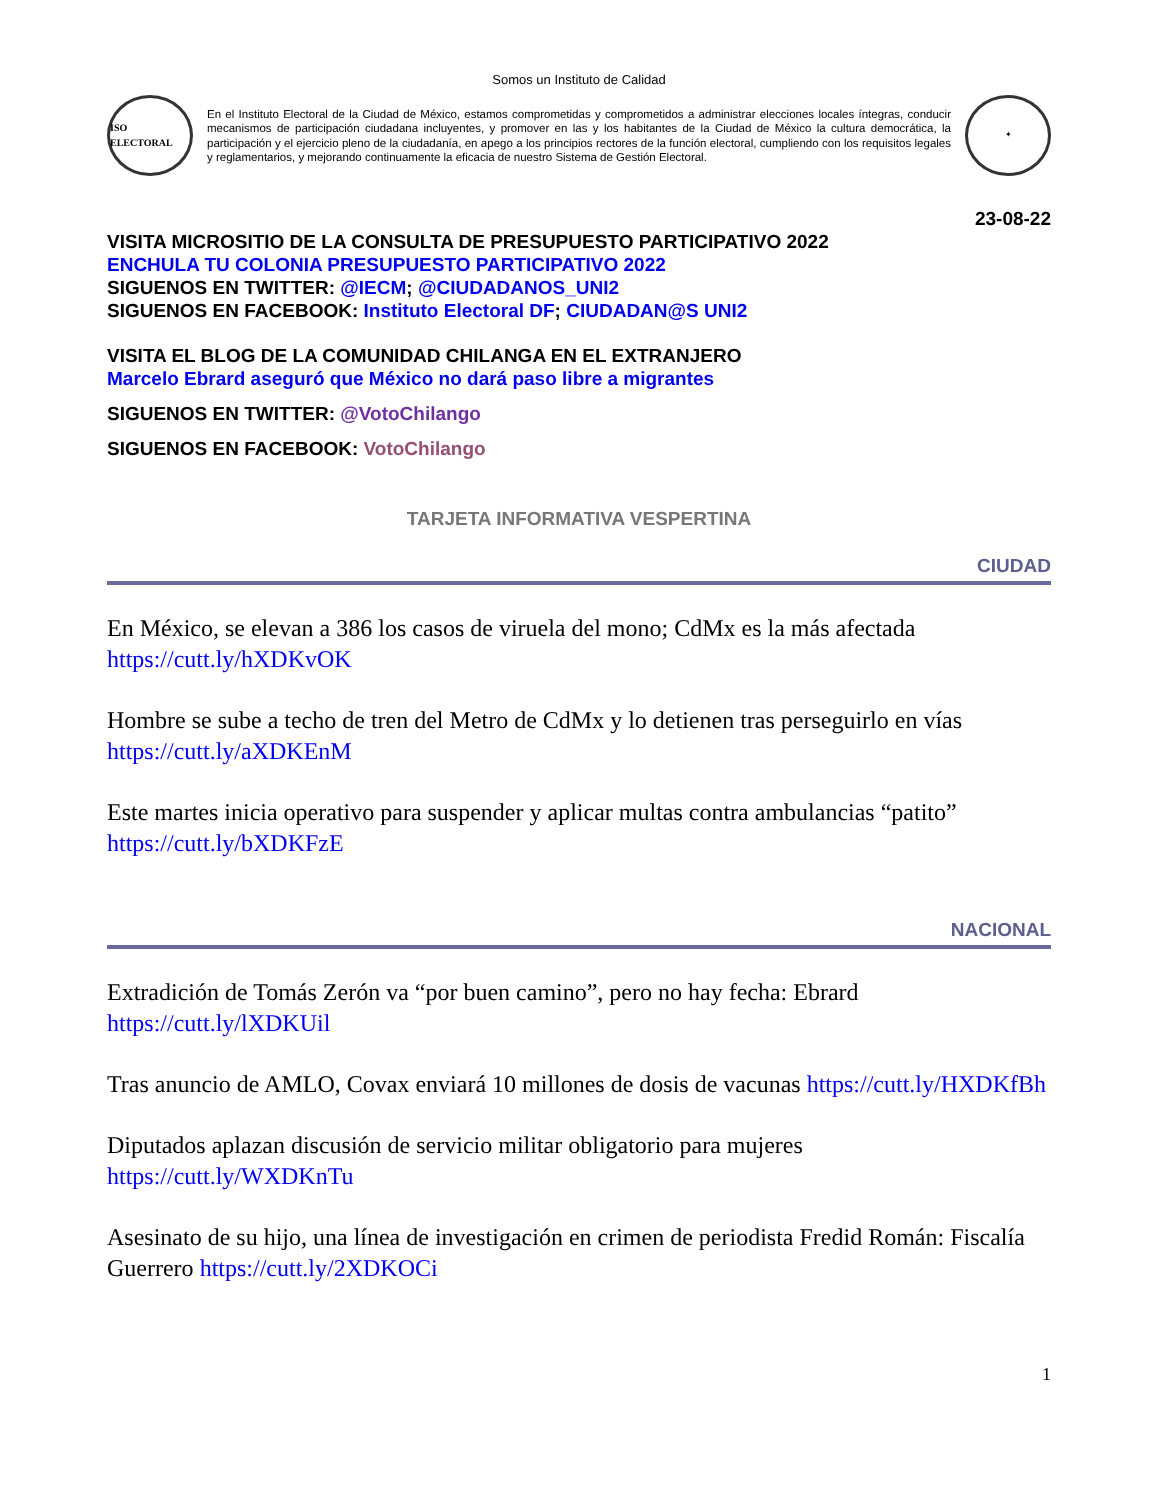Somos un Instituto de Calidad
ISO ELECTORAL
En el Instituto Electoral de la Ciudad de México, estamos comprometidas y comprometidos a administrar elecciones locales íntegras, conducir mecanismos de participación ciudadana incluyentes, y promover en las y los habitantes de la Ciudad de México la cultura democrática, la participación y el ejercicio pleno de la ciudadanía, en apego a los principios rectores de la función electoral, cumpliendo con los requisitos legales y reglamentarios, y mejorando continuamente la eficacia de nuestro Sistema de Gestión Electoral.
✦
23-08-22
VISITA MICROSITIO DE LA CONSULTA DE PRESUPUESTO PARTICIPATIVO 2022
ENCHULA TU COLONIA PRESUPUESTO PARTICIPATIVO 2022
SIGUENOS EN TWITTER: @IECM; @CIUDADANOS_UNI2
SIGUENOS EN FACEBOOK: Instituto Electoral DF; CIUDADAN@S UNI2
VISITA EL BLOG DE LA COMUNIDAD CHILANGA EN EL EXTRANJERO
Marcelo Ebrard aseguró que México no dará paso libre a migrantes
SIGUENOS EN TWITTER: @VotoChilango
SIGUENOS EN FACEBOOK: VotoChilango
TARJETA INFORMATIVA VESPERTINA
CIUDAD
En México, se elevan a 386 los casos de viruela del mono; CdMx es la más afectada https://cutt.ly/hXDKvOK
Hombre se sube a techo de tren del Metro de CdMx y lo detienen tras perseguirlo en vías https://cutt.ly/aXDKEnM
Este martes inicia operativo para suspender y aplicar multas contra ambulancias “patito” https://cutt.ly/bXDKFzE
NACIONAL
Extradición de Tomás Zerón va “por buen camino”, pero no hay fecha: Ebrard https://cutt.ly/lXDKUil
Tras anuncio de AMLO, Covax enviará 10 millones de dosis de vacunas https://cutt.ly/HXDKfBh
Diputados aplazan discusión de servicio militar obligatorio para mujeres https://cutt.ly/WXDKnTu
Asesinato de su hijo, una línea de investigación en crimen de periodista Fredid Román: Fiscalía Guerrero https://cutt.ly/2XDKOCi
1